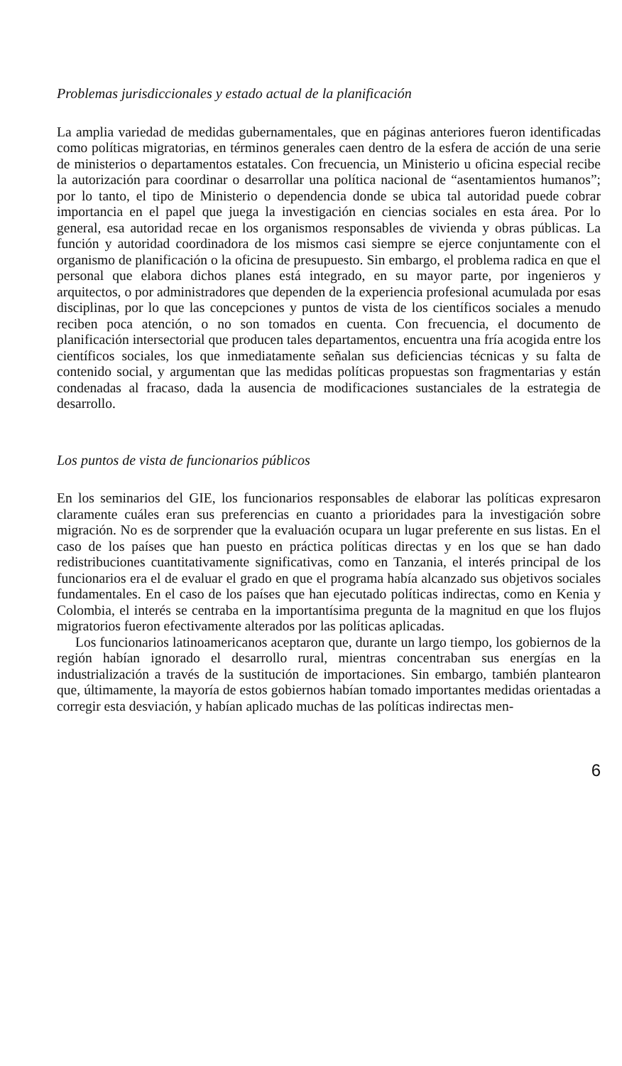Problemas jurisdiccionales y estado actual de la planificación
La amplia variedad de medidas gubernamentales, que en páginas anteriores fueron identificadas como políticas migratorias, en términos generales caen dentro de la esfera de acción de una serie de ministerios o departamentos estatales. Con frecuencia, un Ministerio u oficina especial recibe la autorización para coordinar o desarrollar una política nacional de “asentamientos humanos”; por lo tanto, el tipo de Ministerio o dependencia donde se ubica tal autoridad puede cobrar importancia en el papel que juega la investigación en ciencias sociales en esta área. Por lo general, esa autoridad recae en los organismos responsables de vivienda y obras públicas. La función y autoridad coordinadora de los mismos casi siempre se ejerce conjuntamente con el organismo de planificación o la oficina de presupuesto. Sin embargo, el problema radica en que el personal que elabora dichos planes está integrado, en su mayor parte, por ingenieros y arquitectos, o por administradores que dependen de la experiencia profesional acumulada por esas disciplinas, por lo que las concepciones y puntos de vista de los científicos sociales a menudo reciben poca atención, o no son tomados en cuenta. Con frecuencia, el documento de planificación intersectorial que producen tales departamentos, encuentra una fría acogida entre los científicos sociales, los que inmediatamente señalan sus deficiencias técnicas y su falta de contenido social, y argumentan que las medidas políticas propuestas son fragmentarias y están condenadas al fracaso, dada la ausencia de modificaciones sustanciales de la estrategia de desarrollo.
Los puntos de vista de funcionarios públicos
En los seminarios del GIE, los funcionarios responsables de elaborar las políticas expresaron claramente cuáles eran sus preferencias en cuanto a prioridades para la investigación sobre migración. No es de sorprender que la evaluación ocupara un lugar preferente en sus listas. En el caso de los países que han puesto en práctica políticas directas y en los que se han dado redistribuciones cuantitativamente significativas, como en Tanzania, el interés principal de los funcionarios era el de evaluar el grado en que el programa había alcanzado sus objetivos sociales fundamentales. En el caso de los países que han ejecutado políticas indirectas, como en Kenia y Colombia, el interés se centraba en la importantísima pregunta de la magnitud en que los flujos migratorios fueron efectivamente alterados por las políticas aplicadas.
Los funcionarios latinoamericanos aceptaron que, durante un largo tiempo, los gobiernos de la región habían ignorado el desarrollo rural, mientras concentraban sus energías en la industrialización a través de la sustitución de importaciones. Sin embargo, también plantearon que, últimamente, la mayoría de estos gobiernos habían tomado importantes medidas orientadas a corregir esta desviación, y habían aplicado muchas de las políticas indirectas men-
6